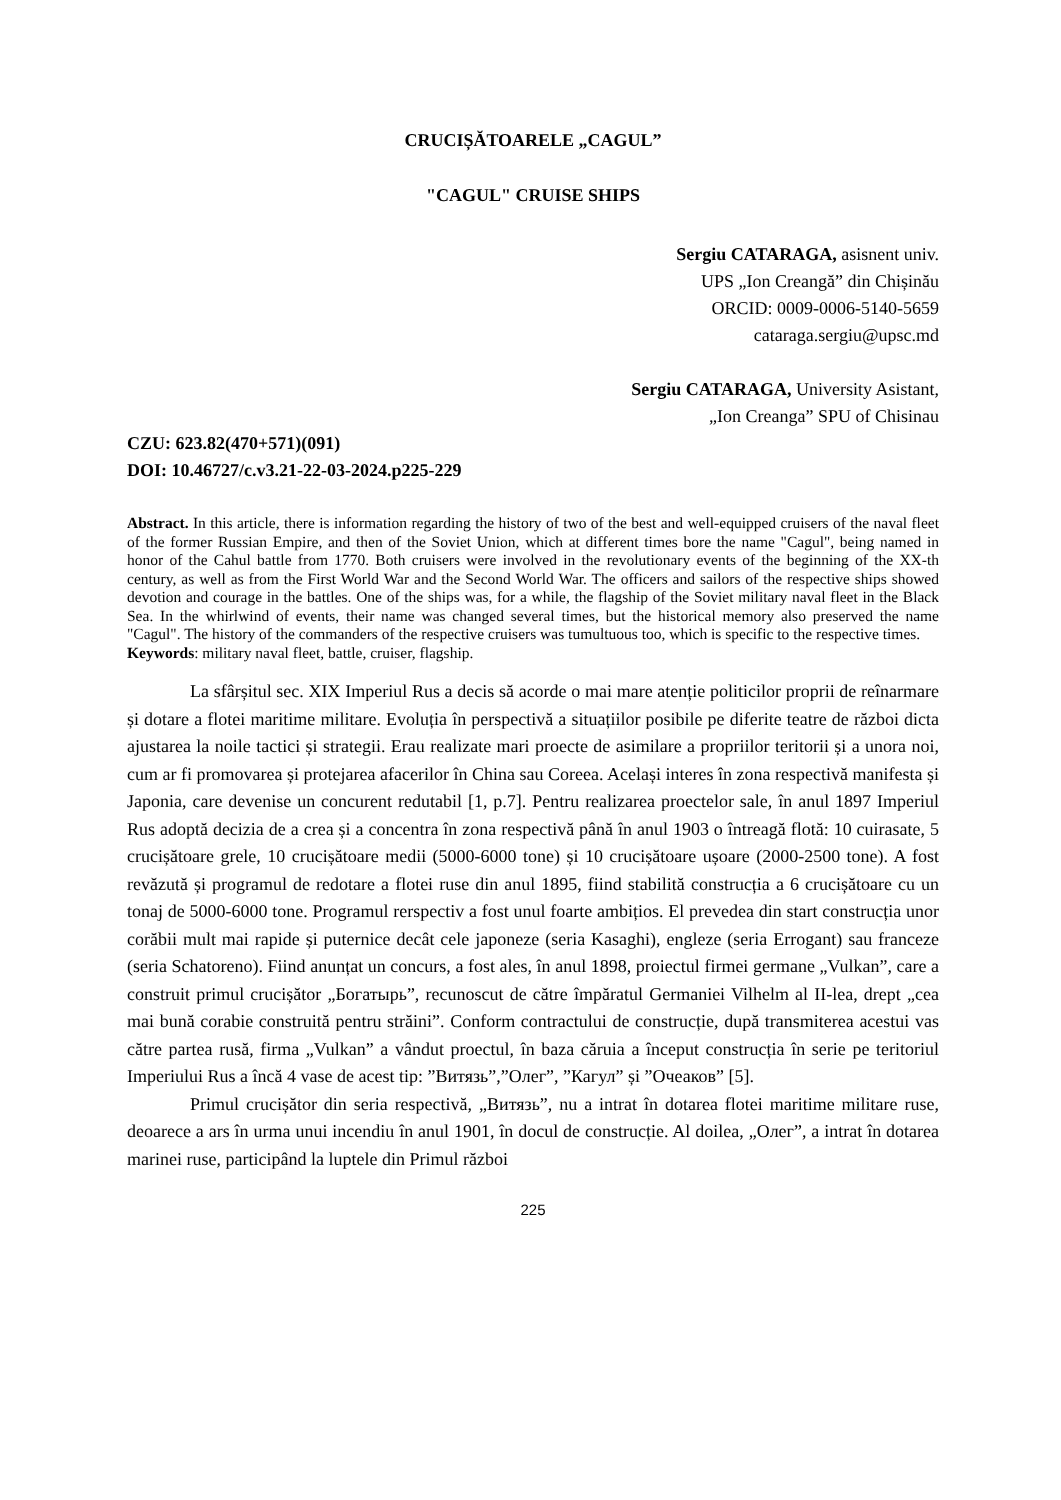CRUCIȘĂTOARELE „CAGUL”
"CAGUL" CRUISE SHIPS
Sergiu CATARAGA, asisnent univ.
UPS „Ion Creangă” din Chișinău
ORCID: 0009-0006-5140-5659
cataraga.sergiu@upsc.md
Sergiu CATARAGA, University Asistant,
„Ion Creanga” SPU of Chisinau
CZU: 623.82(470+571)(091)
DOI: 10.46727/c.v3.21-22-03-2024.p225-229
Abstract. In this article, there is information regarding the history of two of the best and well-equipped cruisers of the naval fleet of the former Russian Empire, and then of the Soviet Union, which at different times bore the name "Cagul", being named in honor of the Cahul battle from 1770. Both cruisers were involved in the revolutionary events of the beginning of the XX-th century, as well as from the First World War and the Second World War. The officers and sailors of the respective ships showed devotion and courage in the battles. One of the ships was, for a while, the flagship of the Soviet military naval fleet in the Black Sea. In the whirlwind of events, their name was changed several times, but the historical memory also preserved the name "Cagul". The history of the commanders of the respective cruisers was tumultuous too, which is specific to the respective times.
Keywords: military naval fleet, battle, cruiser, flagship.
La sfârșitul sec. XIX Imperiul Rus a decis să acorde o mai mare atenție politicilor proprii de reînarmare și dotare a flotei maritime militare. Evoluția în perspectivă a situațiilor posibile pe diferite teatre de război dicta ajustarea la noile tactici și strategii. Erau realizate mari proecte de asimilare a propriilor teritorii și a unora noi, cum ar fi promovarea și protejarea afacerilor în China sau Coreea. Același interes în zona respectivă manifesta și Japonia, care devenise un concurent redutabil [1, p.7]. Pentru realizarea proectelor sale, în anul 1897 Imperiul Rus adoptă decizia de a crea și a concentra în zona respectivă până în anul 1903 o întreagă flotă: 10 cuirasate, 5 crucișătoare grele, 10 crucișătoare medii (5000-6000 tone) și 10 crucișătoare ușoare (2000-2500 tone). A fost revăzută și programul de redotare a flotei ruse din anul 1895, fiind stabilită construcția a 6 crucișătoare cu un tonaj de 5000-6000 tone. Programul rerspectiv a fost unul foarte ambițios. El prevedea din start construcția unor corăbii mult mai rapide și puternice decât cele japoneze (seria Kasaghi), engleze (seria Errogant) sau franceze (seria Schatoreno). Fiind anunțat un concurs, a fost ales, în anul 1898, proiectul firmei germane „Vulkan”, care a construit primul crucișător „Богатырь”, recunoscut de către împăratul Germaniei Vilhelm al II-lea, drept „cea mai bună corabie construită pentru străini”. Conform contractului de construcție, după transmiterea acestui vas către partea rusă, firma „Vulkan” a vândut proectul, în baza căruia a început construcția în serie pe teritoriul Imperiului Rus a încă 4 vase de acest tip: ”Витязь”,”Олег”, ”Кагул” și ”Очеаков” [5].
Primul crucișător din seria respectivă, „Витязь”, nu a intrat în dotarea flotei maritime militare ruse, deoarece a ars în urma unui incendiu în anul 1901, în docul de construcție. Al doilea, „Олег”, a intrat în dotarea marinei ruse, participând la luptele din Primul război
225